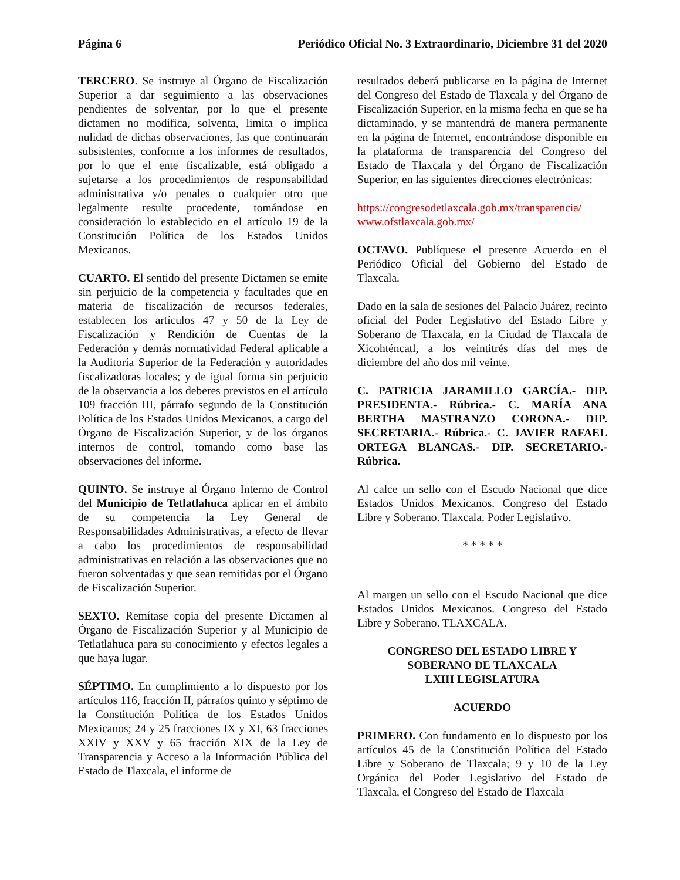Página 6 Periódico Oficial No. 3 Extraordinario, Diciembre 31 del 2020
TERCERO. Se instruye al Órgano de Fiscalización Superior a dar seguimiento a las observaciones pendientes de solventar, por lo que el presente dictamen no modifica, solventa, limita o implica nulidad de dichas observaciones, las que continuarán subsistentes, conforme a los informes de resultados, por lo que el ente fiscalizable, está obligado a sujetarse a los procedimientos de responsabilidad administrativa y/o penales o cualquier otro que legalmente resulte procedente, tomándose en consideración lo establecido en el artículo 19 de la Constitución Política de los Estados Unidos Mexicanos.
CUARTO. El sentido del presente Dictamen se emite sin perjuicio de la competencia y facultades que en materia de fiscalización de recursos federales, establecen los artículos 47 y 50 de la Ley de Fiscalización y Rendición de Cuentas de la Federación y demás normatividad Federal aplicable a la Auditoría Superior de la Federación y autoridades fiscalizadoras locales; y de igual forma sin perjuicio de la observancia a los deberes previstos en el artículo 109 fracción III, párrafo segundo de la Constitución Política de los Estados Unidos Mexicanos, a cargo del Órgano de Fiscalización Superior, y de los órganos internos de control, tomando como base las observaciones del informe.
QUINTO. Se instruye al Órgano Interno de Control del Municipio de Tetlatlahuca aplicar en el ámbito de su competencia la Ley General de Responsabilidades Administrativas, a efecto de llevar a cabo los procedimientos de responsabilidad administrativas en relación a las observaciones que no fueron solventadas y que sean remitidas por el Órgano de Fiscalización Superior.
SEXTO. Remítase copia del presente Dictamen al Órgano de Fiscalización Superior y al Municipio de Tetlatlahuca para su conocimiento y efectos legales a que haya lugar.
SÉPTIMO. En cumplimiento a lo dispuesto por los artículos 116, fracción II, párrafos quinto y séptimo de la Constitución Política de los Estados Unidos Mexicanos; 24 y 25 fracciones IX y XI, 63 fracciones XXIV y XXV y 65 fracción XIX de la Ley de Transparencia y Acceso a la Información Pública del Estado de Tlaxcala, el informe de
resultados deberá publicarse en la página de Internet del Congreso del Estado de Tlaxcala y del Órgano de Fiscalización Superior, en la misma fecha en que se ha dictaminado, y se mantendrá de manera permanente en la página de Internet, encontrándose disponible en la plataforma de transparencia del Congreso del Estado de Tlaxcala y del Órgano de Fiscalización Superior, en las siguientes direcciones electrónicas:
https://congresodetlaxcala.gob.mx/transparencia/
www.ofstlaxcala.gob.mx/
OCTAVO. Publíquese el presente Acuerdo en el Periódico Oficial del Gobierno del Estado de Tlaxcala.
Dado en la sala de sesiones del Palacio Juárez, recinto oficial del Poder Legislativo del Estado Libre y Soberano de Tlaxcala, en la Ciudad de Tlaxcala de Xicohténcatl, a los veintitrés días del mes de diciembre del año dos mil veinte.
C. PATRICIA JARAMILLO GARCÍA.- DIP. PRESIDENTA.- Rúbrica.- C. MARÍA ANA BERTHA MASTRANZO CORONA.- DIP. SECRETARIA.- Rúbrica.- C. JAVIER RAFAEL ORTEGA BLANCAS.- DIP. SECRETARIO.- Rúbrica.
Al calce un sello con el Escudo Nacional que dice Estados Unidos Mexicanos. Congreso del Estado Libre y Soberano. Tlaxcala. Poder Legislativo.
* * * * *
Al margen un sello con el Escudo Nacional que dice Estados Unidos Mexicanos. Congreso del Estado Libre y Soberano. TLAXCALA.
CONGRESO DEL ESTADO LIBRE Y SOBERANO DE TLAXCALA
LXIII LEGISLATURA
ACUERDO
PRIMERO. Con fundamento en lo dispuesto por los artículos 45 de la Constitución Política del Estado Libre y Soberano de Tlaxcala; 9 y 10 de la Ley Orgánica del Poder Legislativo del Estado de Tlaxcala, el Congreso del Estado de Tlaxcala